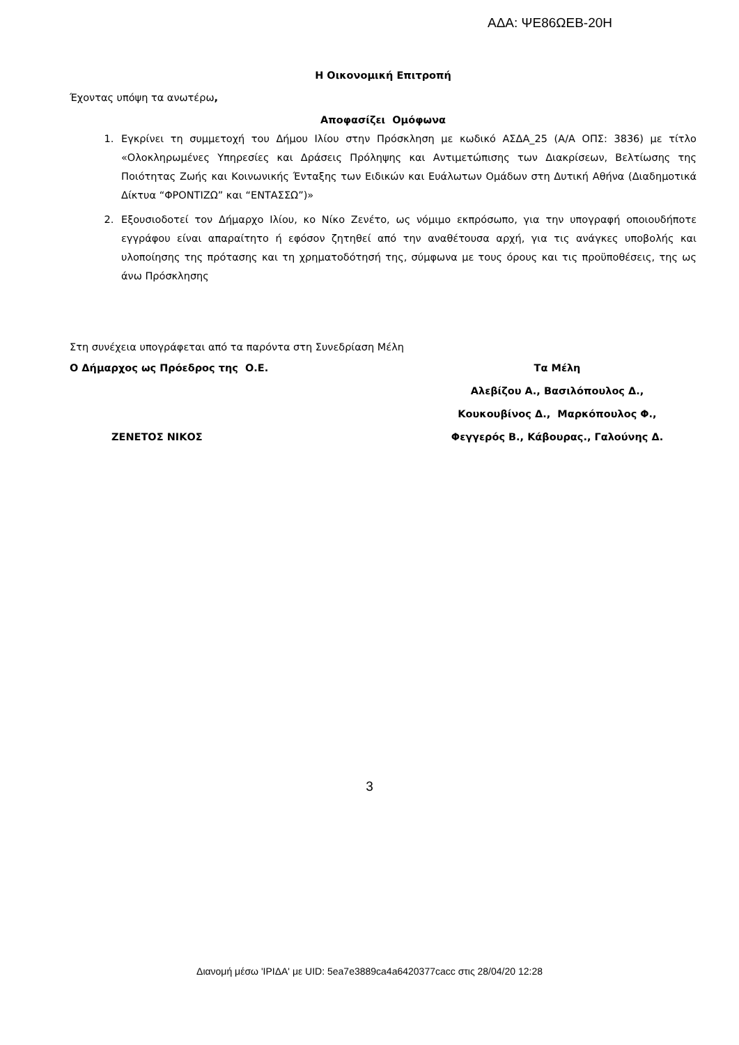ΑΔΑ: ΨΕ86ΩΕΒ-20Η
Η Οικονομική Επιτροπή
Έχοντας υπόψη τα ανωτέρω,
Αποφασίζει Ομόφωνα
1. Εγκρίνει τη συμμετοχή του Δήμου Ιλίου στην Πρόσκληση με κωδικό ΑΣΔΑ_25 (Α/Α ΟΠΣ: 3836) με τίτλο «Ολοκληρωμένες Υπηρεσίες και Δράσεις Πρόληψης και Αντιμετώπισης των Διακρίσεων, Βελτίωσης της Ποιότητας Ζωής και Κοινωνικής Ένταξης των Ειδικών και Ευάλωτων Ομάδων στη Δυτική Αθήνα (Διαδημοτικά Δίκτυα “ΦΡΟΝΤΙΖΩ” και “ΕΝΤΑΣΣΩ”)»
2. Εξουσιοδοτεί τον Δήμαρχο Ιλίου, κο Νίκο Ζενέτο, ως νόμιμο εκπρόσωπο, για την υπογραφή οποιουδήποτε εγγράφου είναι απαραίτητο ή εφόσον ζητηθεί από την αναθέτουσα αρχή, για τις ανάγκες υποβολής και υλοποίησης της πρότασης και τη χρηματοδότησή της, σύμφωνα με τους όρους και τις προϋποθέσεις, της ως άνω Πρόσκλησης
Στη συνέχεια υπογράφεται από τα παρόντα στη Συνεδρίαση Μέλη
Ο Δήμαρχος ως Πρόεδρος της Ο.Ε.
ΖΕΝΕΤΟΣ ΝΙΚΟΣ
Τα Μέλη
Αλεβίζου Α., Βασιλόπουλος Δ.,
Κουκουβίνος Δ., Μαρκόπουλος Φ.,
Φεγγερός Β., Κάβουρας., Γαλούνης Δ.
3
Διανομή μέσω 'ΙΡΙΔΑ' με UID: 5ea7e3889ca4a6420377cacc στις 28/04/20 12:28